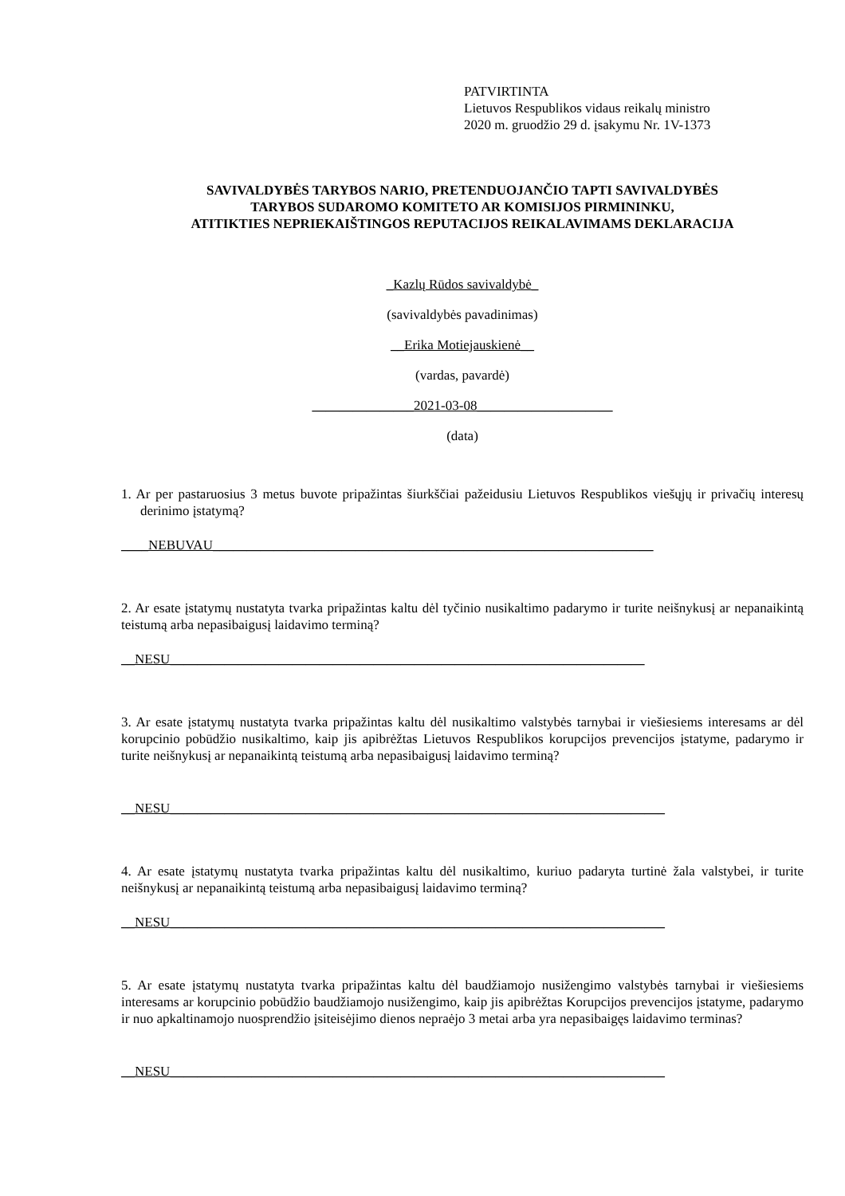PATVIRTINTA
Lietuvos Respublikos vidaus reikalų ministro
2020 m. gruodžio 29 d. įsakymu Nr. 1V-1373
SAVIVALDYBĖS TARYBOS NARIO, PRETENDUOJANČIO TAPTI SAVIVALDYBĖS
TARYBOS SUDAROMO KOMITETO AR KOMISIJOS PIRMININKU,
ATITIKTIES NEPRIEKAIŠTINGOS REPUTACIJOS REIKALAVIMAMS DEKLARACIJA
_Kazlų Rūdos savivaldybė_
(savivaldybės pavadinimas)
__Erika Motiejauskienė__
(vardas, pavardė)
_______________2021-03-08____________________
(data)
1. Ar per pastaruosius 3 metus buvote pripažintas šiurkščiai pažeidusiu Lietuvos Respublikos viešųjų ir privačių interesų derinimo įstatymą?
____NEBUVAU_________________________________________________________________
2. Ar esate įstatymų nustatyta tvarka pripažintas kaltu dėl tyčinio nusikaltimo padarymo ir turite neišnykusį ar nepanaikintą teistumą arba nepasibaigusį laidavimo terminą?
__NESU______________________________________________________________________
3. Ar esate įstatymų nustatyta tvarka pripažintas kaltu dėl nusikaltimo valstybės tarnybai ir viešiesiems interesams ar dėl korupcinio pobūdžio nusikaltimo, kaip jis apibrėžtas Lietuvos Respublikos korupcijos prevencijos įstatyme, padarymo ir turite neišnykusį ar nepanaikintą teistumą arba nepasibaigusį laidavimo terminą?
__NESU_________________________________________________________________________
4. Ar esate įstatymų nustatyta tvarka pripažintas kaltu dėl nusikaltimo, kuriuo padaryta turtinė žala valstybei, ir turite neišnykusį ar nepanaikintą teistumą arba nepasibaigusį laidavimo terminą?
__NESU_________________________________________________________________________
5. Ar esate įstatymų nustatyta tvarka pripažintas kaltu dėl baudžiamojo nusižengimo valstybės tarnybai ir viešiesiems interesams ar korupcinio pobūdžio baudžiamojo nusižengimo, kaip jis apibrėžtas Korupcijos prevencijos įstatyme, padarymo ir nuo apkaltinamojo nuosprendžio įsiteisėjimo dienos nepraėjo 3 metai arba yra nepasibaigęs laidavimo terminas?
__NESU_________________________________________________________________________